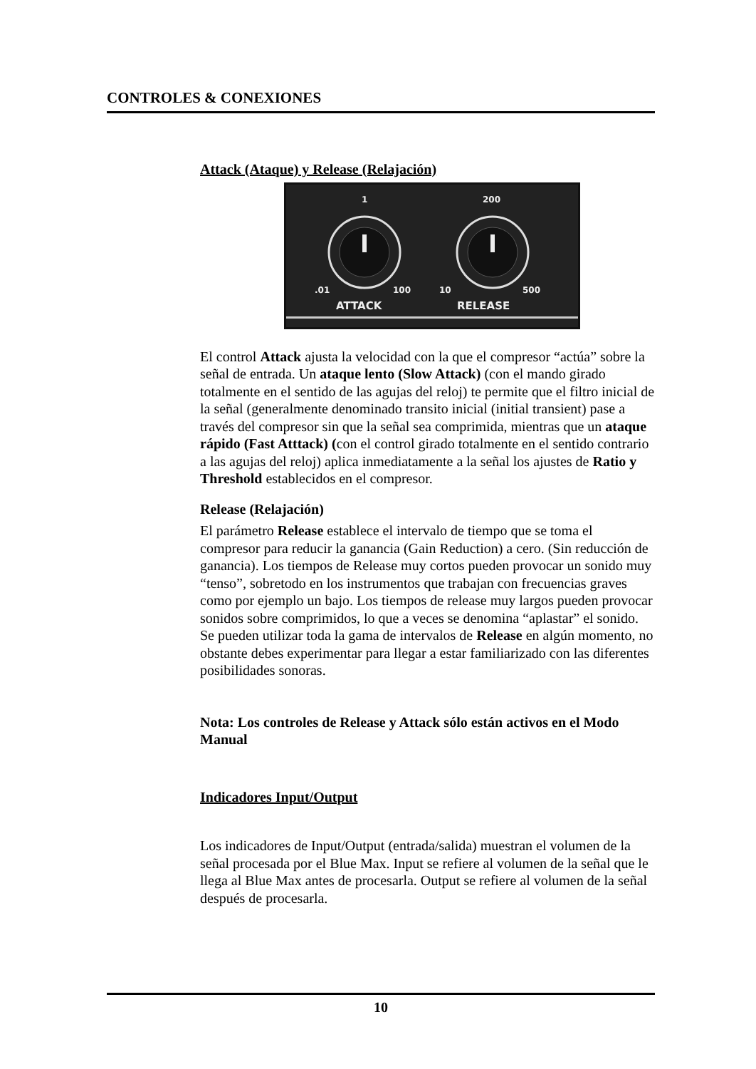CONTROLES & CONEXIONES
Attack (Ataque) y Release (Relajación)
1
200
.01
100
10
500
ATTACK
RELEASE
El control Attack ajusta la velocidad con la que el compresor “actúa” sobre la señal de entrada. Un ataque lento (Slow Attack) (con el mando girado totalmente en el sentido de las agujas del reloj) te permite que el filtro inicial de la señal (generalmente denominado transito inicial (initial transient) pase a través del compresor sin que la señal sea comprimida, mientras que un ataque rápido (Fast Atttack) (con el control girado totalmente en el sentido contrario a las agujas del reloj) aplica inmediatamente a la señal los ajustes de Ratio y Threshold establecidos en el compresor.
Release (Relajación)
El parámetro Release establece el intervalo de tiempo que se toma el compresor para reducir la ganancia (Gain Reduction) a cero. (Sin reducción de ganancia). Los tiempos de Release muy cortos pueden provocar un sonido muy “tenso”, sobretodo en los instrumentos que trabajan con frecuencias graves como por ejemplo un bajo. Los tiempos de release muy largos pueden provocar sonidos sobre comprimidos, lo que a veces se denomina “aplastar” el sonido. Se pueden utilizar toda la gama de intervalos de Release en algún momento, no obstante debes experimentar para llegar a estar familiarizado con las diferentes posibilidades sonoras.
Nota: Los controles de Release y Attack sólo están activos en el Modo Manual
Indicadores Input/Output
Los indicadores de Input/Output (entrada/salida) muestran el volumen de la señal procesada por el Blue Max. Input se refiere al volumen de la señal que le llega al Blue Max antes de procesarla. Output se refiere al volumen de la señal después de procesarla.
10